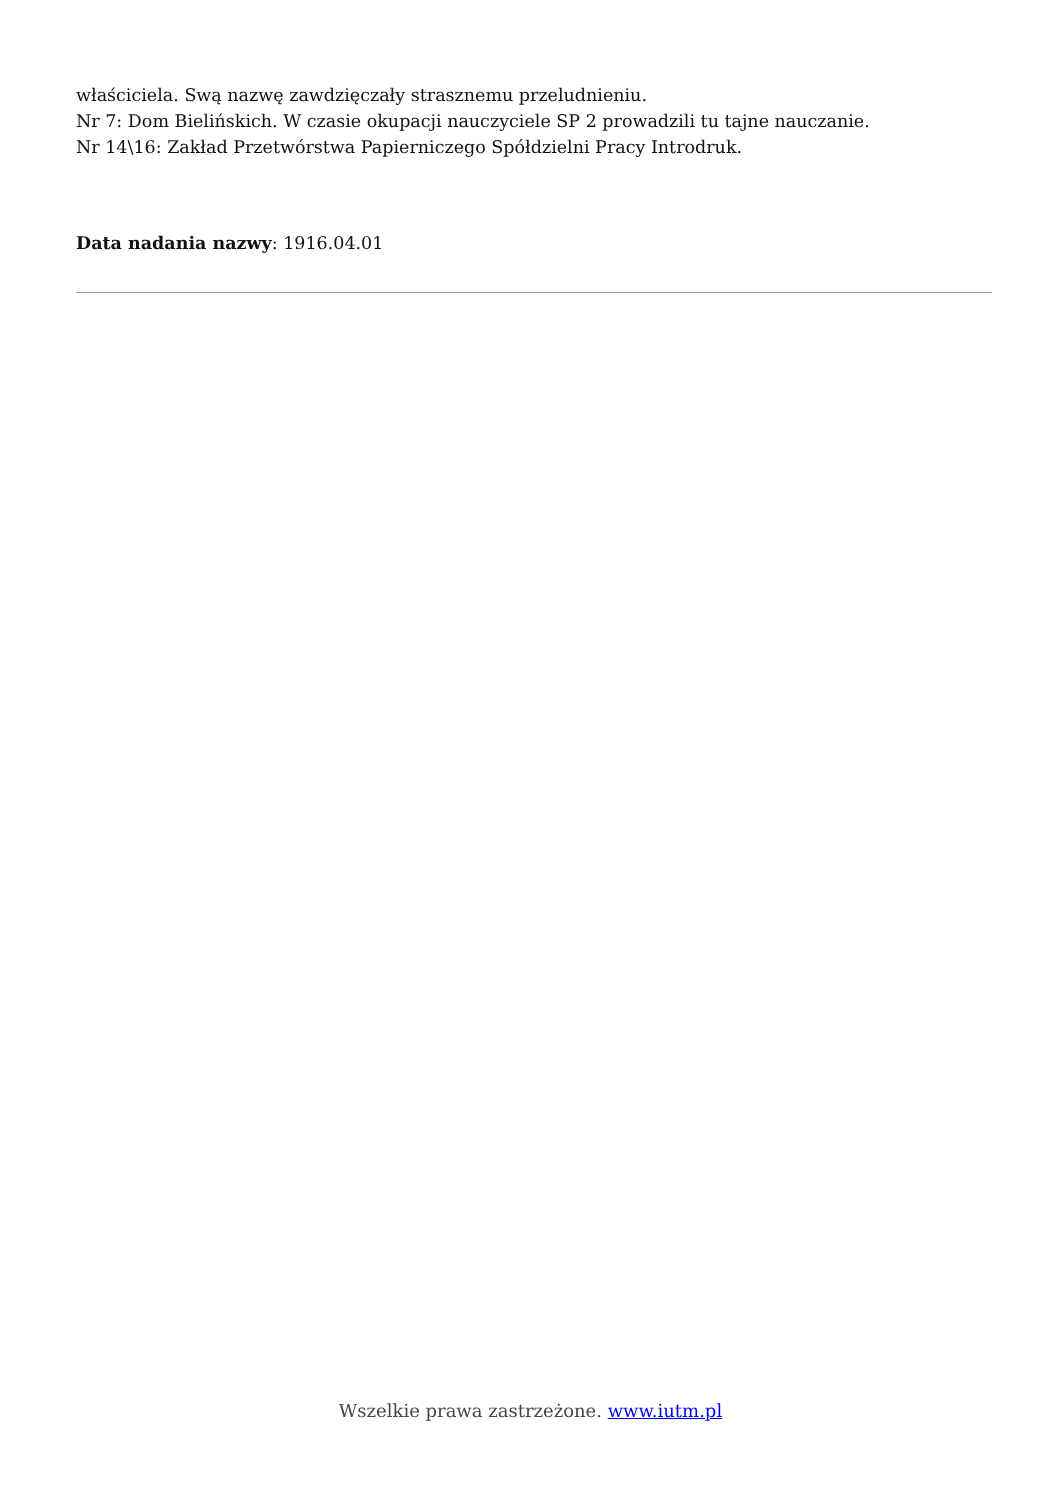właściciela. Swą nazwę zawdzięczały strasznemu przeludnieniu.
Nr 7: Dom Bielińskich. W czasie okupacji nauczyciele SP 2 prowadzili tu tajne nauczanie.
Nr 14\16: Zakład Przetwórstwa Papierniczego Spółdzielni Pracy Introdruk.
Data nadania nazwy: 1916.04.01
Wszelkie prawa zastrzeżone. www.iutm.pl